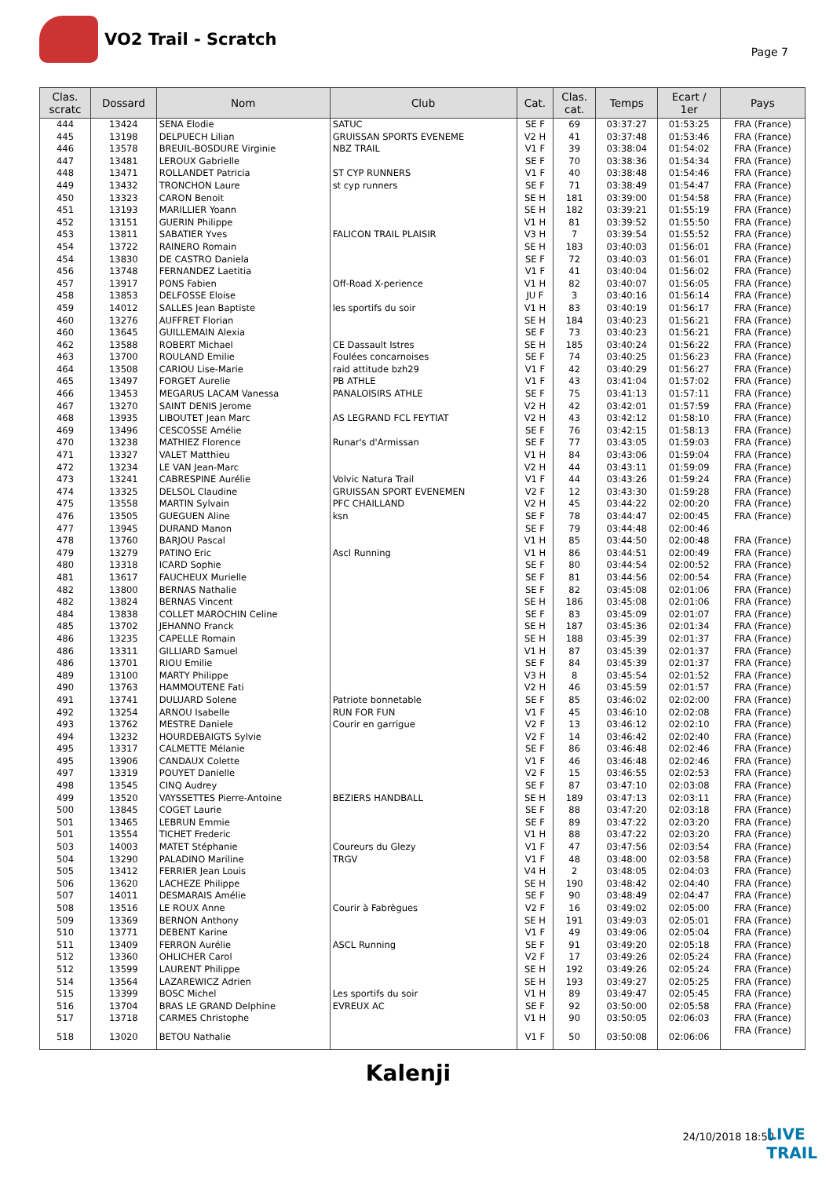VO2 Trail - Scratch
Page 7
| Clas. scratc | Dossard | Nom | Club | Cat. | Clas. cat. | Temps | Ecart / 1er | Pays |
| --- | --- | --- | --- | --- | --- | --- | --- | --- |
| 444 | 13424 | SENA Elodie | SATUC | SE F | 69 | 03:37:27 | 01:53:25 | FRA (France) |
| 445 | 13198 | DELPUECH Lilian | GRUISSAN SPORTS EVENEME | V2 H | 41 | 03:37:48 | 01:53:46 | FRA (France) |
| 446 | 13578 | BREUIL-BOSDURE Virginie | NBZ TRAIL | V1 F | 39 | 03:38:04 | 01:54:02 | FRA (France) |
| 447 | 13481 | LEROUX Gabrielle | | SE F | 70 | 03:38:36 | 01:54:34 | FRA (France) |
| 448 | 13471 | ROLLANDET Patricia | ST CYP RUNNERS | V1 F | 40 | 03:38:48 | 01:54:46 | FRA (France) |
| 449 | 13432 | TRONCHON Laure | st cyp runners | SE F | 71 | 03:38:49 | 01:54:47 | FRA (France) |
| 450 | 13323 | CARON Benoit | | SE H | 181 | 03:39:00 | 01:54:58 | FRA (France) |
| 451 | 13193 | MARILLIER Yoann | | SE H | 182 | 03:39:21 | 01:55:19 | FRA (France) |
| 452 | 13151 | GUERIN Philippe | | V1 H | 81 | 03:39:52 | 01:55:50 | FRA (France) |
| 453 | 13811 | SABATIER Yves | FALICON TRAIL PLAISIR | V3 H | 7 | 03:39:54 | 01:55:52 | FRA (France) |
| 454 | 13722 | RAINERO Romain | | SE H | 183 | 03:40:03 | 01:56:01 | FRA (France) |
| 454 | 13830 | DE CASTRO Daniela | | SE F | 72 | 03:40:03 | 01:56:01 | FRA (France) |
| 456 | 13748 | FERNANDEZ Laetitia | | V1 F | 41 | 03:40:04 | 01:56:02 | FRA (France) |
| 457 | 13917 | PONS Fabien | Off-Road X-perience | V1 H | 82 | 03:40:07 | 01:56:05 | FRA (France) |
| 458 | 13853 | DELFOSSE Eloise | | JU F | 3 | 03:40:16 | 01:56:14 | FRA (France) |
| 459 | 14012 | SALLES Jean Baptiste | les sportifs du soir | V1 H | 83 | 03:40:19 | 01:56:17 | FRA (France) |
| 460 | 13276 | AUFFRET Florian | | SE H | 184 | 03:40:23 | 01:56:21 | FRA (France) |
| 460 | 13645 | GUILLEMAIN Alexia | | SE F | 73 | 03:40:23 | 01:56:21 | FRA (France) |
| 462 | 13588 | ROBERT Michael | CE Dassault Istres | SE H | 185 | 03:40:24 | 01:56:22 | FRA (France) |
| 463 | 13700 | ROULAND Emilie | Foulées concarnoises | SE F | 74 | 03:40:25 | 01:56:23 | FRA (France) |
| 464 | 13508 | CARIOU Lise-Marie | raid attitude bzh29 | V1 F | 42 | 03:40:29 | 01:56:27 | FRA (France) |
| 465 | 13497 | FORGET Aurelie | PB ATHLE | V1 F | 43 | 03:41:04 | 01:57:02 | FRA (France) |
| 466 | 13453 | MEGARUS LACAM Vanessa | PANALOISIRS ATHLE | SE F | 75 | 03:41:13 | 01:57:11 | FRA (France) |
| 467 | 13270 | SAINT DENIS Jerome | | V2 H | 42 | 03:42:01 | 01:57:59 | FRA (France) |
| 468 | 13935 | LIBOUTET Jean Marc | AS LEGRAND FCL FEYTIAT | V2 H | 43 | 03:42:12 | 01:58:10 | FRA (France) |
| 469 | 13496 | CESCOSSE Amélie | | SE F | 76 | 03:42:15 | 01:58:13 | FRA (France) |
| 470 | 13238 | MATHIEZ Florence | Runar's d'Armissan | SE F | 77 | 03:43:05 | 01:59:03 | FRA (France) |
| 471 | 13327 | VALET Matthieu | | V1 H | 84 | 03:43:06 | 01:59:04 | FRA (France) |
| 472 | 13234 | LE VAN Jean-Marc | | V2 H | 44 | 03:43:11 | 01:59:09 | FRA (France) |
| 473 | 13241 | CABRESPINE Aurélie | Volvic Natura Trail | V1 F | 44 | 03:43:26 | 01:59:24 | FRA (France) |
| 474 | 13325 | DELSOL Claudine | GRUISSAN SPORT EVENEMEN | V2 F | 12 | 03:43:30 | 01:59:28 | FRA (France) |
| 475 | 13558 | MARTIN Sylvain | PFC CHAILLAND | V2 H | 45 | 03:44:22 | 02:00:20 | FRA (France) |
| 476 | 13505 | GUEGUEN Aline | ksn | SE F | 78 | 03:44:47 | 02:00:45 | FRA (France) |
| 477 | 13945 | DURAND Manon | | SE F | 79 | 03:44:48 | 02:00:46 | |
| 478 | 13760 | BARJOU Pascal | | V1 H | 85 | 03:44:50 | 02:00:48 | FRA (France) |
| 479 | 13279 | PATINO Eric | Ascl Running | V1 H | 86 | 03:44:51 | 02:00:49 | FRA (France) |
| 480 | 13318 | ICARD Sophie | | SE F | 80 | 03:44:54 | 02:00:52 | FRA (France) |
| 481 | 13617 | FAUCHEUX Murielle | | SE F | 81 | 03:44:56 | 02:00:54 | FRA (France) |
| 482 | 13800 | BERNAS Nathalie | | SE F | 82 | 03:45:08 | 02:01:06 | FRA (France) |
| 482 | 13824 | BERNAS Vincent | | SE H | 186 | 03:45:08 | 02:01:06 | FRA (France) |
| 484 | 13838 | COLLET MAROCHIN Celine | | SE F | 83 | 03:45:09 | 02:01:07 | FRA (France) |
| 485 | 13702 | JEHANNO Franck | | SE H | 187 | 03:45:36 | 02:01:34 | FRA (France) |
| 486 | 13235 | CAPELLE Romain | | SE H | 188 | 03:45:39 | 02:01:37 | FRA (France) |
| 486 | 13311 | GILLIARD Samuel | | V1 H | 87 | 03:45:39 | 02:01:37 | FRA (France) |
| 486 | 13701 | RIOU Emilie | | SE F | 84 | 03:45:39 | 02:01:37 | FRA (France) |
| 489 | 13100 | MARTY Philippe | | V3 H | 8 | 03:45:54 | 02:01:52 | FRA (France) |
| 490 | 13763 | HAMMOUTENE Fati | | V2 H | 46 | 03:45:59 | 02:01:57 | FRA (France) |
| 491 | 13741 | DULUARD Solene | Patriote bonnetable | SE F | 85 | 03:46:02 | 02:02:00 | FRA (France) |
| 492 | 13254 | ARNOU Isabelle | RUN FOR FUN | V1 F | 45 | 03:46:10 | 02:02:08 | FRA (France) |
| 493 | 13762 | MESTRE Daniele | Courir en garrigue | V2 F | 13 | 03:46:12 | 02:02:10 | FRA (France) |
| 494 | 13232 | HOURDEBAIGTS Sylvie | | V2 F | 14 | 03:46:42 | 02:02:40 | FRA (France) |
| 495 | 13317 | CALMETTE Mélanie | | SE F | 86 | 03:46:48 | 02:02:46 | FRA (France) |
| 495 | 13906 | CANDAUX Colette | | V1 F | 46 | 03:46:48 | 02:02:46 | FRA (France) |
| 497 | 13319 | POUYET Danielle | | V2 F | 15 | 03:46:55 | 02:02:53 | FRA (France) |
| 498 | 13545 | CINQ Audrey | | SE F | 87 | 03:47:10 | 02:03:08 | FRA (France) |
| 499 | 13520 | VAYSSETTES Pierre-Antoine | BEZIERS HANDBALL | SE H | 189 | 03:47:13 | 02:03:11 | FRA (France) |
| 500 | 13845 | COGET Laurie | | SE F | 88 | 03:47:20 | 02:03:18 | FRA (France) |
| 501 | 13465 | LEBRUN Emmie | | SE F | 89 | 03:47:22 | 02:03:20 | FRA (France) |
| 501 | 13554 | TICHET Frederic | | V1 H | 88 | 03:47:22 | 02:03:20 | FRA (France) |
| 503 | 14003 | MATET Stéphanie | Coureurs du Glezy | V1 F | 47 | 03:47:56 | 02:03:54 | FRA (France) |
| 504 | 13290 | PALADINO Mariline | TRGV | V1 F | 48 | 03:48:00 | 02:03:58 | FRA (France) |
| 505 | 13412 | FERRIER Jean Louis | | V4 H | 2 | 03:48:05 | 02:04:03 | FRA (France) |
| 506 | 13620 | LACHEZE Philippe | | SE H | 190 | 03:48:42 | 02:04:40 | FRA (France) |
| 507 | 14011 | DESMARAIS Amélie | | SE F | 90 | 03:48:49 | 02:04:47 | FRA (France) |
| 508 | 13516 | LE ROUX Anne | Courir à Fabrègues | V2 F | 16 | 03:49:02 | 02:05:00 | FRA (France) |
| 509 | 13369 | BERNON Anthony | | SE H | 191 | 03:49:03 | 02:05:01 | FRA (France) |
| 510 | 13771 | DEBENT Karine | | V1 F | 49 | 03:49:06 | 02:05:04 | FRA (France) |
| 511 | 13409 | FERRON Aurélie | ASCL Running | SE F | 91 | 03:49:20 | 02:05:18 | FRA (France) |
| 512 | 13360 | OHLICHER Carol | | V2 F | 17 | 03:49:26 | 02:05:24 | FRA (France) |
| 512 | 13599 | LAURENT Philippe | | SE H | 192 | 03:49:26 | 02:05:24 | FRA (France) |
| 514 | 13564 | LAZAREWICZ Adrien | | SE H | 193 | 03:49:27 | 02:05:25 | FRA (France) |
| 515 | 13399 | BOSC Michel | Les sportifs du soir | V1 H | 89 | 03:49:47 | 02:05:45 | FRA (France) |
| 516 | 13704 | BRAS LE GRAND Delphine | EVREUX AC | SE F | 92 | 03:50:00 | 02:05:58 | FRA (France) |
| 517 | 13718 | CARMES Christophe | | V1 H | 90 | 03:50:05 | 02:06:03 | FRA (France) |
| 518 | 13020 | BETOU Nathalie | | V1 F | 50 | 03:50:08 | 02:06:06 | FRA (France) |
Kalenji
24/10/2018 18:50
LIVE
TRAIL